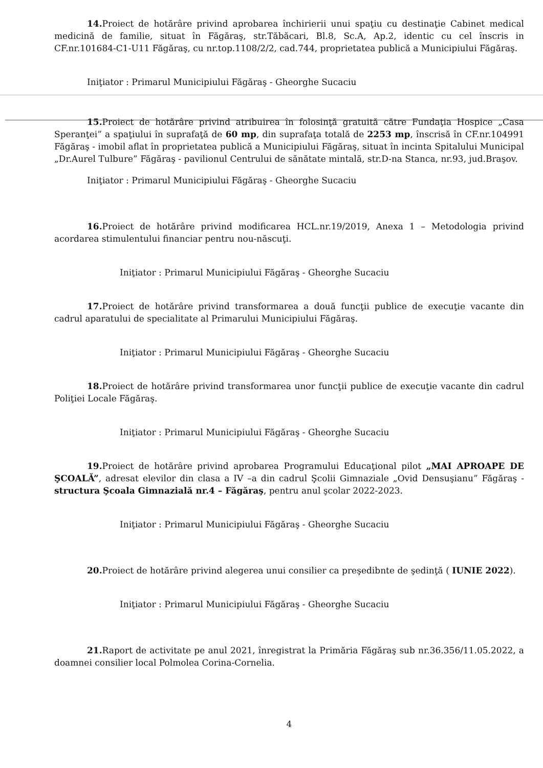14. Proiect de hotărâre privind aprobarea închirierii unui spaţiu cu destinaţie Cabinet medical medicină de familie, situat în Făgăraş, str.Tăbăcari, Bl.8, Sc.A, Ap.2, identic cu cel înscris in CF.nr.101684-C1-U11 Făgăraş, cu nr.top.1108/2/2, cad.744, proprietatea publică a Municipiului Făgăraş.
Iniţiator : Primarul Municipiului Făgăraş - Gheorghe Sucaciu
15. Proiect de hotărâre privind atribuirea în folosinţă gratuită către Fundaţia Hospice „Casa Speranţei” a spaţiului în suprafaţă de 60 mp, din suprafaţa totală de 2253 mp, înscrisă în CF.nr.104991 Făgăraş - imobil aflat în proprietatea publică a Municipiului Făgăraş, situat în incinta Spitalului Municipal „Dr.Aurel Tulbure” Făgăraş - pavilionul Centrului de sănătate mintală, str.D-na Stanca, nr.93, jud.Braşov.
Iniţiator : Primarul Municipiului Făgăraş - Gheorghe Sucaciu
16. Proiect de hotărâre privind modificarea HCL.nr.19/2019, Anexa 1 – Metodologia privind acordarea stimulentului financiar pentru nou-născuţi.
Iniţiator : Primarul Municipiului Făgăraş - Gheorghe Sucaciu
17. Proiect de hotărâre privind transformarea a două funcţii publice de execuţie vacante din cadrul aparatului de specialitate al Primarului Municipiului Făgăraş.
Iniţiator : Primarul Municipiului Făgăraş - Gheorghe Sucaciu
18. Proiect de hotărâre privind transformarea unor funcţii publice de execuţie vacante din cadrul Poliţiei Locale Făgăraş.
Iniţiator : Primarul Municipiului Făgăraş - Gheorghe Sucaciu
19. Proiect de hotărâre privind aprobarea Programului Educaţional pilot „MAI APROAPE DE ŞCOALĂ”, adresat elevilor din clasa a IV –a din cadrul Şcolii Gimnaziale „Ovid Densuşianu” Făgăraş - structura Şcoala Gimnazială nr.4 – Făgăraş, pentru anul şcolar 2022-2023.
Iniţiator : Primarul Municipiului Făgăraş - Gheorghe Sucaciu
20. Proiect de hotărâre privind alegerea unui consilier ca preşedibnte de şedinţă ( IUNIE 2022).
Iniţiator : Primarul Municipiului Făgăraş - Gheorghe Sucaciu
21. Raport de activitate pe anul 2021, înregistrat la Primăria Făgăraş sub nr.36.356/11.05.2022, a doamnei consilier local Polmolea Corina-Cornelia.
4